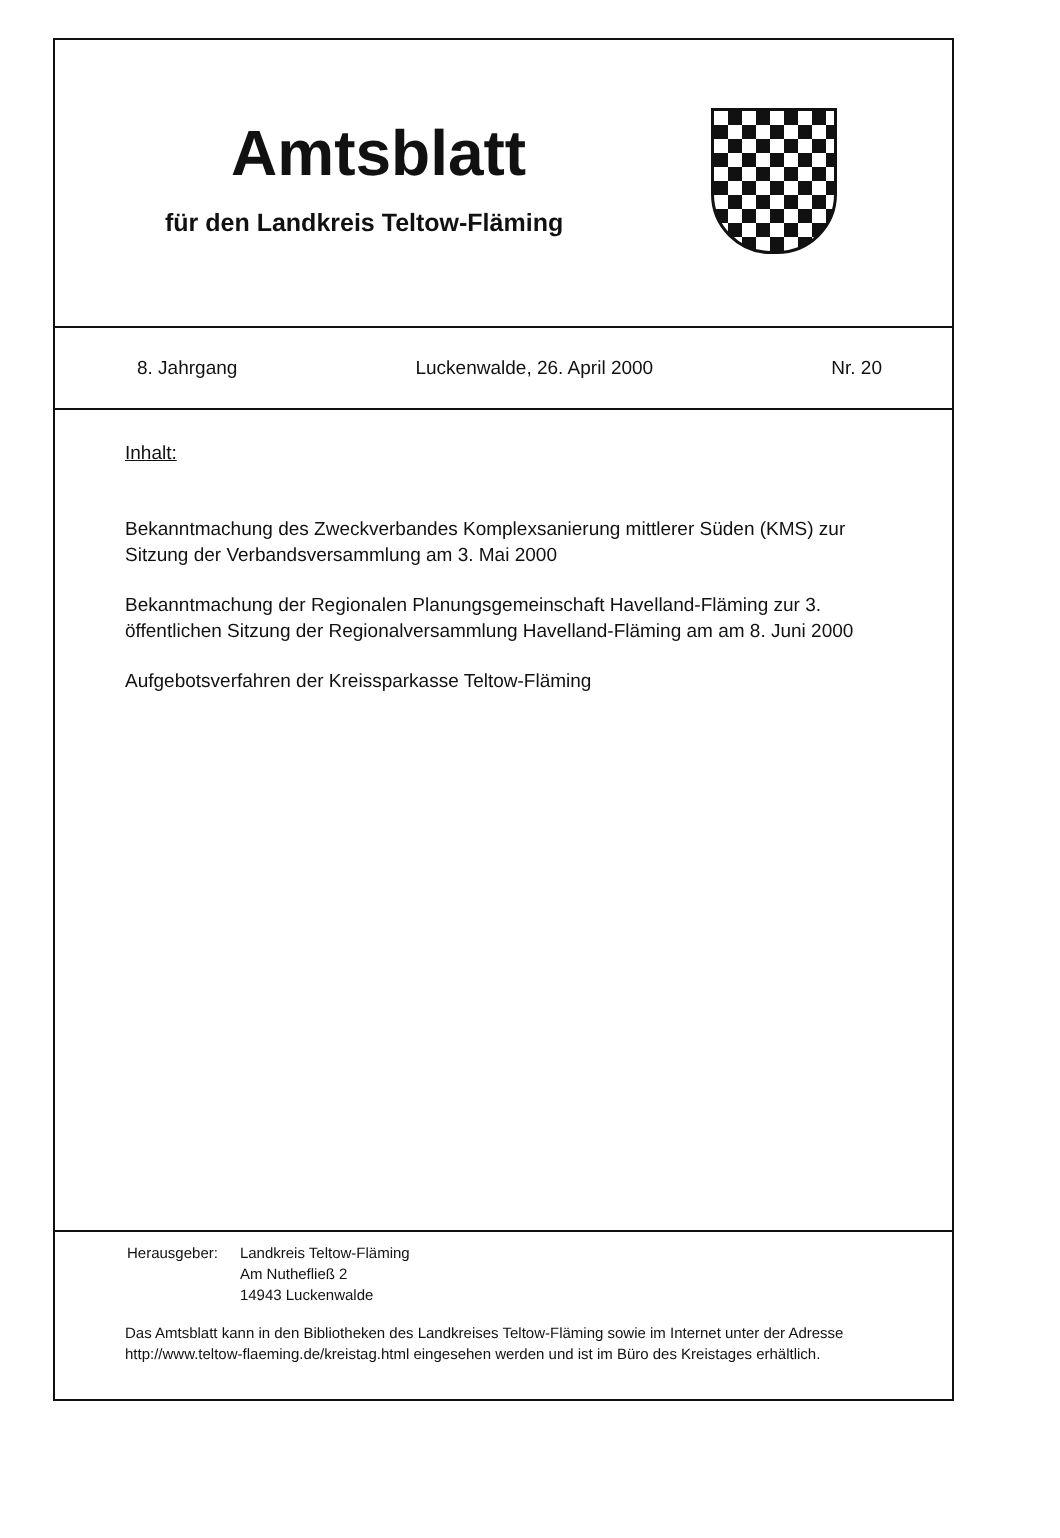Amtsblatt
für den Landkreis Teltow-Fläming
8. Jahrgang Luckenwalde, 26. April 2000 Nr. 20
Inhalt:
Bekanntmachung des Zweckverbandes Komplexsanierung mittlerer Süden (KMS) zur Sitzung der Verbandsversammlung am 3. Mai 2000
Bekanntmachung der Regionalen Planungsgemeinschaft Havelland-Fläming zur 3. öffentlichen Sitzung der Regionalversammlung Havelland-Fläming am am 8. Juni 2000
Aufgebotsverfahren der Kreissparkasse Teltow-Fläming
| Herausgeber: | Landkreis Teltow-Fläming Am Nuthefließ 2 14943 Luckenwalde |
Das Amtsblatt kann in den Bibliotheken des Landkreises Teltow-Fläming sowie im Internet unter der Adresse http://www.teltow-flaeming.de/kreistag.html eingesehen werden und ist im Büro des Kreistages erhältlich.